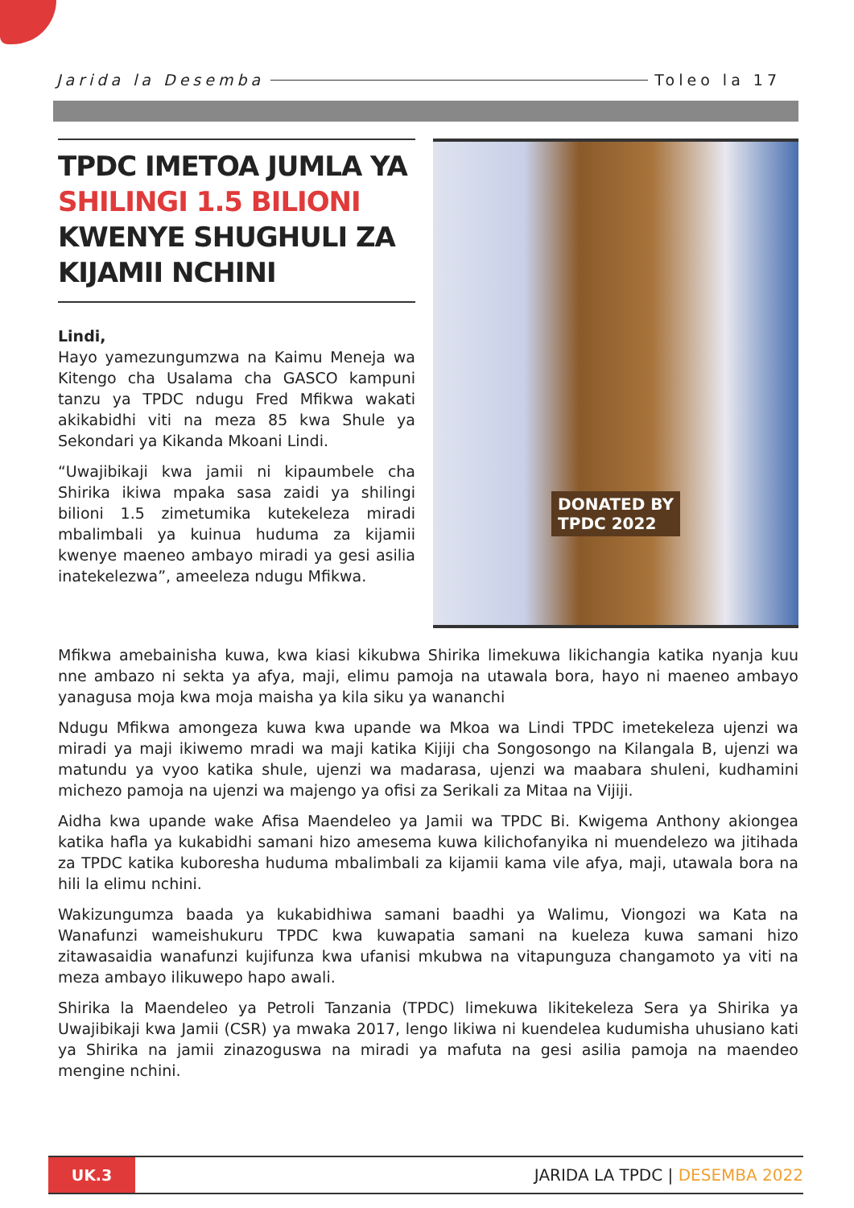Jarida la Desemba Toleo la 17
TPDC IMETOA JUMLA YA SHILINGI 1.5 BILIONI KWENYE SHUGHULI ZA KIJAMII NCHINI
Lindi,
Hayo yamezungumzwa na Kaimu Meneja wa Kitengo cha Usalama cha GASCO kampuni tanzu ya TPDC ndugu Fred Mfikwa wakati akikabidhi viti na meza 85 kwa Shule ya Sekondari ya Kikanda Mkoani Lindi.
“Uwajibikaji kwa jamii ni kipaumbele cha Shirika ikiwa mpaka sasa zaidi ya shilingi bilioni 1.5 zimetumika kutekeleza miradi mbalimbali ya kuinua huduma za kijamii kwenye maeneo ambayo miradi ya gesi asilia inatekelezwa”, ameeleza ndugu Mfikwa.
DONATED BY
TPDC 2022
Mfikwa amebainisha kuwa, kwa kiasi kikubwa Shirika limekuwa likichangia katika nyanja kuu nne ambazo ni sekta ya afya, maji, elimu pamoja na utawala bora, hayo ni maeneo ambayo yanagusa moja kwa moja maisha ya kila siku ya wananchi
Ndugu Mfikwa amongeza kuwa kwa upande wa Mkoa wa Lindi TPDC imetekeleza ujenzi wa miradi ya maji ikiwemo mradi wa maji katika Kijiji cha Songosongo na Kilangala B, ujenzi wa matundu ya vyoo katika shule, ujenzi wa madarasa, ujenzi wa maabara shuleni, kudhamini michezo pamoja na ujenzi wa majengo ya ofisi za Serikali za Mitaa na Vijiji.
Aidha kwa upande wake Afisa Maendeleo ya Jamii wa TPDC Bi. Kwigema Anthony akiongea katika hafla ya kukabidhi samani hizo amesema kuwa kilichofanyika ni muendelezo wa jitihada za TPDC katika kuboresha huduma mbalimbali za kijamii kama vile afya, maji, utawala bora na hili la elimu nchini.
Wakizungumza baada ya kukabidhiwa samani baadhi ya Walimu, Viongozi wa Kata na Wanafunzi wameishukuru TPDC kwa kuwapatia samani na kueleza kuwa samani hizo zitawasaidia wanafunzi kujifunza kwa ufanisi mkubwa na vitapunguza changamoto ya viti na meza ambayo ilikuwepo hapo awali.
Shirika la Maendeleo ya Petroli Tanzania (TPDC) limekuwa likitekeleza Sera ya Shirika ya Uwajibikaji kwa Jamii (CSR) ya mwaka 2017, lengo likiwa ni kuendelea kudumisha uhusiano kati ya Shirika na jamii zinazoguswa na miradi ya mafuta na gesi asilia pamoja na maendeo mengine nchini.
UK.3
JARIDA LA TPDC | DESEMBA 2022